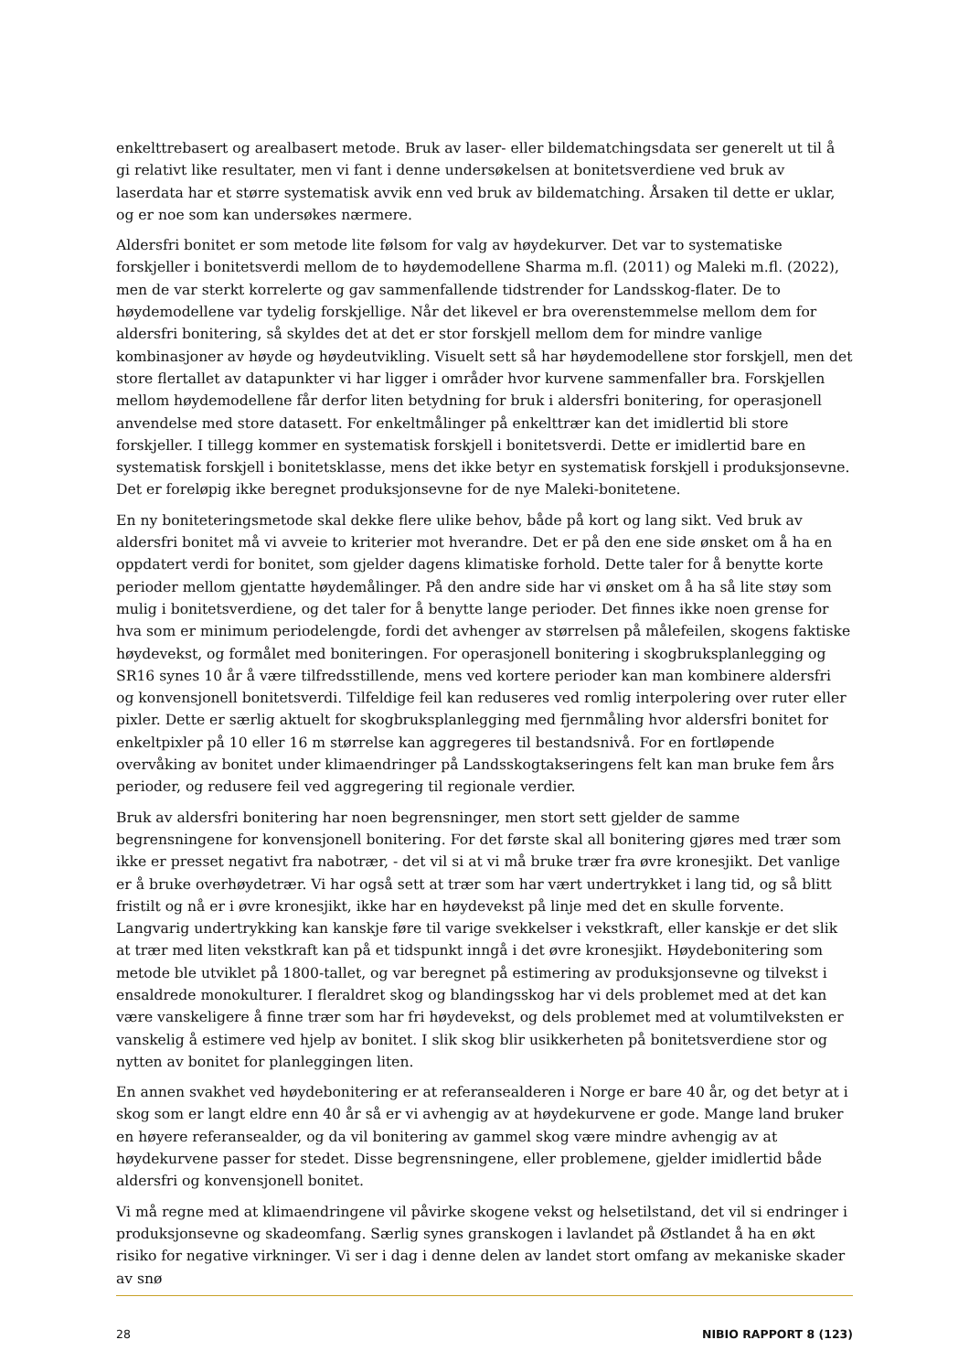enkelttrebasert og arealbasert metode. Bruk av laser- eller bildematchingsdata ser generelt ut til å gi relativt like resultater, men vi fant i denne undersøkelsen at bonitetsverdiene ved bruk av laserdata har et større systematisk avvik enn ved bruk av bildematching. Årsaken til dette er uklar, og er noe som kan undersøkes nærmere.
Aldersfri bonitet er som metode lite følsom for valg av høydekurver. Det var to systematiske forskjeller i bonitetsverdi mellom de to høydemodellene Sharma m.fl. (2011) og Maleki m.fl. (2022), men de var sterkt korrelerte og gav sammenfallende tidstrender for Landsskog-flater. De to høydemodellene var tydelig forskjellige. Når det likevel er bra overenstemmelse mellom dem for aldersfri bonitering, så skyldes det at det er stor forskjell mellom dem for mindre vanlige kombinasjoner av høyde og høydeutvikling. Visuelt sett så har høydemodellene stor forskjell, men det store flertallet av datapunkter vi har ligger i områder hvor kurvene sammenfaller bra. Forskjellen mellom høydemodellene får derfor liten betydning for bruk i aldersfri bonitering, for operasjonell anvendelse med store datasett. For enkeltmålinger på enkelttrær kan det imidlertid bli store forskjeller. I tillegg kommer en systematisk forskjell i bonitetsverdi. Dette er imidlertid bare en systematisk forskjell i bonitetsklasse, mens det ikke betyr en systematisk forskjell i produksjonsevne. Det er foreløpig ikke beregnet produksjonsevne for de nye Maleki-bonitetene.
En ny boniteteringsmetode skal dekke flere ulike behov, både på kort og lang sikt. Ved bruk av aldersfri bonitet må vi avveie to kriterier mot hverandre. Det er på den ene side ønsket om å ha en oppdatert verdi for bonitet, som gjelder dagens klimatiske forhold. Dette taler for å benytte korte perioder mellom gjentatte høydemålinger. På den andre side har vi ønsket om å ha så lite støy som mulig i bonitetsverdiene, og det taler for å benytte lange perioder. Det finnes ikke noen grense for hva som er minimum periodelengde, fordi det avhenger av størrelsen på målefeilen, skogens faktiske høydevekst, og formålet med boniteringen. For operasjonell bonitering i skogbruksplanlegging og SR16 synes 10 år å være tilfredsstillende, mens ved kortere perioder kan man kombinere aldersfri og konvensjonell bonitetsverdi. Tilfeldige feil kan reduseres ved romlig interpolering over ruter eller pixler. Dette er særlig aktuelt for skogbruksplanlegging med fjernmåling hvor aldersfri bonitet for enkeltpixler på 10 eller 16 m størrelse kan aggregeres til bestandsnivå. For en fortløpende overvåking av bonitet under klimaendringer på Landsskogtakseringens felt kan man bruke fem års perioder, og redusere feil ved aggregering til regionale verdier.
Bruk av aldersfri bonitering har noen begrensninger, men stort sett gjelder de samme begrensningene for konvensjonell bonitering. For det første skal all bonitering gjøres med trær som ikke er presset negativt fra nabotrær, - det vil si at vi må bruke trær fra øvre kronesjikt. Det vanlige er å bruke overhøydetrær. Vi har også sett at trær som har vært undertrykket i lang tid, og så blitt fristilt og nå er i øvre kronesjikt, ikke har en høydevekst på linje med det en skulle forvente. Langvarig undertrykking kan kanskje føre til varige svekkelser i vekstkraft, eller kanskje er det slik at trær med liten vekstkraft kan på et tidspunkt inngå i det øvre kronesjikt. Høydebonitering som metode ble utviklet på 1800-tallet, og var beregnet på estimering av produksjonsevne og tilvekst i ensaldrede monokulturer. I fleraldret skog og blandingsskog har vi dels problemet med at det kan være vanskeligere å finne trær som har fri høydevekst, og dels problemet med at volumtilveksten er vanskelig å estimere ved hjelp av bonitet. I slik skog blir usikkerheten på bonitetsverdiene stor og nytten av bonitet for planleggingen liten.
En annen svakhet ved høydebonitering er at referansealderen i Norge er bare 40 år, og det betyr at i skog som er langt eldre enn 40 år så er vi avhengig av at høydekurvene er gode. Mange land bruker en høyere referansealder, og da vil bonitering av gammel skog være mindre avhengig av at høydekurvene passer for stedet. Disse begrensningene, eller problemene, gjelder imidlertid både aldersfri og konvensjonell bonitet.
Vi må regne med at klimaendringene vil påvirke skogene vekst og helsetilstand, det vil si endringer i produksjonsevne og skadeomfang. Særlig synes granskogen i lavlandet på Østlandet å ha en økt risiko for negative virkninger. Vi ser i dag i denne delen av landet stort omfang av mekaniske skader av snø
28 NIBIO RAPPORT 8 (123)